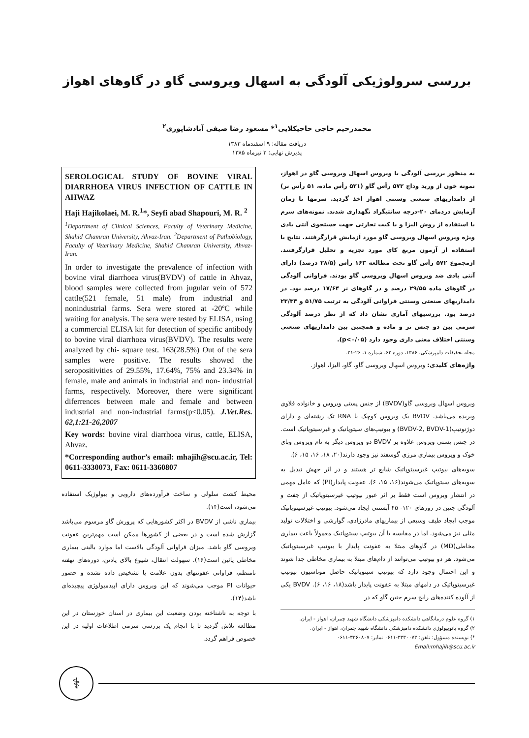بررسی سرولوژیکی آلودگی به اسهال ویروسی گاو در گاوهای اهواز
محمدرحیم حاجی حاجیکلایی<sup>۱</sup>* مسعود رضا صیفی آبادشاپوری<sup>۲</sup>
دریافت مقاله: ۹ اسفندماه ۱۳۸۳
پذیرش نهایی: ۳ تیرماه ۱۳۸۵
به منظور بررسی آلودگی با ویروس اسهال ویروسی گاو در اهواز، نمونه خون از ورید وداج ۵۷۲ رأس گاو (۵۲۱ رأس ماده، ۵۱ رأس نر) از دامداریهای صنعتی وسنتی اهواز اخذ گردید. سرمها تا زمان آزمایش دردمای ۲۰-درجه سانتیگراد نگهداری شدند. نمونه‌های سرم با استفاده از روش الیزا و با کیت تجارتی جهت جستجوی آنتی بادی ویژه ویروس اسهال ویروسی گاو مورد آزمایش قرارگرفتند. نتایج با استفاده از آزمون مربع کای مورد تجزیه و تحلیل قرارگرفتند. ازمجموع ۵۷۲ رأس گاو تحت مطالعه ۱۶۳ رأس (۲۸/۵ درصد) دارای آنتی بادی ضد ویروس اسهال ویروسی گاو بودند. فراوانی آلودگی در گاوهای ماده ۲۹/۵۵ درصد و در گاوهای نر ۱۷/۶۴ درصد بود. در دامداریهای صنعتی وسنتی فراوانی آلودگی به ترتیب ۵۱/۷۵ و ۲۳/۳۴ درصد بود. بررسیهای آماری نشان داد که از نظر درصد آلودگی سرمی بین دو جنس نر و ماده و همچنین بین دامداریهای صنعتی وسنتی اختلاف معنی داری وجود دارد (p<۰/۰۵).
مجله تحقیقات دامپزشکی، ۱۳۸۶، دوره ۶۲، شماره ۱، ۲۶-۲۱.
واژه‌های کلیدی: ویروس اسهال ویروسی گاو، گاو، الیزا، اهواز.
ویروس اسهال ویروسی گاو(BVDV) از جنس پستی ویروس و خانواده فلاوی ویریده می‌باشد. BVDV یک ویروس کوچک با RNA تک رشته‌ای و دارای دوژنوتیپ(BVDV-2, BVDV-1) و بیوتیپ‌های سیتوپاتیک و غیرسیتوپاتیک است. در جنس پستی ویروس علاوه بر BVDV دو ویروس دیگر به نام ویروس وبای خوک و ویروس بیماری مرزی گوسفند نیز وجود دارند(۲۰، ۱۸، ۱۶، ۱۵، ۶).
سویه‌های بیوتیپ غیرسیتوپاتیک شایع تر هستند و در اثر جهش تبدیل به سویه‌های سیتوپاتیک می‌شوند(۱۶، ۱۵، ۶). عفونت پایدار(PI) که عامل مهمی در انتشار ویروس است فقط بر اثر عبور بیوتیپ غیرسیتوپاتیک از جفت و آلودگی جنین در روزهای ۱۲۰- ۴۵ آبستنی ایجاد می‌شود. بیوتیپ غیرسیتوپاتیک موجب ایجاد طیف وسیعی از بیماریهای مادرزادی، گوارشی و اختلالات تولید مثلی نیز می‌شود. اما در مقایسه با آن بیوتیپ سیتوپاتیک معمولاً باعث بیماری مخاطی(MD) در گاوهای مبتلا به عفونت پایدار با بیوتیپ غیرسیتوپاتیک می‌شود. هر دو بیوتیپ می‌توانند از دام‌های مبتلا به بیماری مخاطی جدا شوند و این احتمال وجود دارد که بیوتیپ سیتوپاتیک حاصل موتاسیون بیوتیپ غیرسیتوپاتیک در دامهای مبتلا به عفونت پایدار باشد(۱۸، ۱۶، ۶). BVDV یکی از آلوده کننده‌های رایج سرم جنین گاو که در
۱) گروه علوم درمانگاهی دانشکده دامپزشکی دانشگاه شهید چمران، اهواز - ایران.
۲) گروه پاتوبیولوژی دانشکده دامپزشکی دانشگاه شهید چمران، اهواز - ایران.
*) نویسنده مسؤول: تلفن: ۳۳۳۰۰۷۳-۰۶۱۱ نمابر: ۳۳۶۰۸۰۷-۰۶۱۱
Email:mhajih@scu.ac.ir
SEROLOGICAL STUDY OF BOVINE VIRAL DIARRHOEA VIRUS INFECTION OF CATTLE IN AHWAZ
Haji Hajikolaei, M. R.<sup>1</sup>*, Seyfi abad Shapouri, M. R. <sup>2</sup>
<sup>1</sup> Department of Clinical Sciences, Faculty of Veterinary Medicine, Shahid Chamran University, Ahvaz-Iran. <sup>2</sup>Department of Pathobiology, Faculty of Veterinary Medicine, Shahid Chamran University, Ahvaz-Iran.
In order to investigate the prevalence of infection with bovine viral diarrhoea virus(BVDV) of cattle in Ahvaz, blood samples were collected from jugular vein of 572 cattle(521 female, 51 male) from industrial and nonindustrial farms. Sera were stored at -20ºC while waiting for analysis. The sera were tested by ELISA, using a commercial ELISA kit for detection of specific antibody to bovine viral diarrhoea virus(BVDV). The results were analyzed by chi- square test. 163(28.5%) Out of the sera samples were positive. The results showed the seropositivities of 29.55%, 17.64%, 75% and 23.34% in female, male and animals in industrial and non- industrial farms, respectively. Moreover, there were significant diferrences between male and female and between industrial and non-industrial farms(p<0.05). J.Vet.Res. 62,1:21-26,2007
Key words: bovine viral diarrhoea virus, cattle, ELISA, Ahvaz.
*Corresponding author’s email: mhajih@scu.ac.ir, Tel: 0611-3330073, Fax: 0611-3360807
محیط کشت سلولی و ساخت فرآورده‌های دارویی و بیولوژیک استفاده می‌شود، است(۱۴).
بیماری ناشی از BVDV در اکثر کشورهایی که پرورش گاو مرسوم می‌باشد گزارش شده است و در بعضی از کشورها ممکن است مهم‌ترین عفونت ویروسی گاو باشد. میزان فراوانی آلودگی بالاست اما موارد بالینی بیماری مخاطی پائین است(۱۶). سهولت انتقال، شیوع بالای پادتن، دوره‌های نهفته نامنظم، فراوانی عفونتهای بدون علامت یا تشخیص داده نشده و حضور حیوانات PI موجب می‌شوند که این ویروس دارای اپیدمیولوژی پیچیده‌ای باشد(۱۴).
با توجه به ناشناخته بودن وضعیت این بیماری در استان خوزستان در این مطالعه تلاش گردید تا با انجام یک بررسی سرمی اطلاعات اولیه در این خصوص فراهم گردد.
⚕